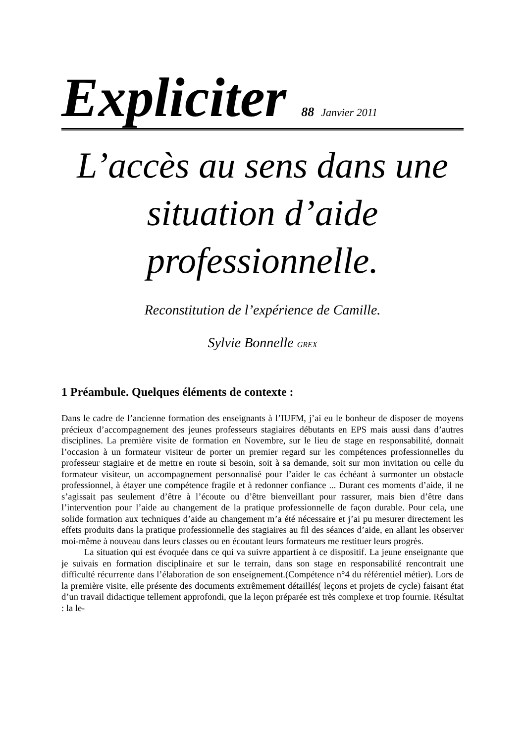Expliciter 88 Janvier 2011
L’accès au sens dans une situation d’aide professionnelle.
Reconstitution de l’expérience de Camille.
Sylvie Bonnelle GREX
1 Préambule. Quelques éléments de contexte :
Dans le cadre de l’ancienne formation des enseignants à l’IUFM, j’ai eu le bonheur de disposer de moyens précieux d’accompagnement des jeunes professeurs stagiaires débutants en EPS mais aussi dans d’autres disciplines. La première visite de formation en Novembre, sur le lieu de stage en responsabilité, donnait l’occasion à un formateur visiteur de porter un premier regard sur les compétences professionnelles du professeur stagiaire et de mettre en route si besoin, soit à sa demande, soit sur mon invitation ou celle du formateur visiteur, un accompagnement personnalisé pour l’aider le cas échéant à surmonter un obstacle profession­nel, à étayer une compétence fragile et à redonner confiance ... Durant ces moments d’aide, il ne s’agissait pas seulement d’être à l’écoute ou d’être bienveillant pour rassurer, mais bien d’être dans l’intervention pour l’aide au changement de la pratique professionnelle de façon durable. Pour cela, une solide formation aux techniques d’aide au changement m’a été néces­saire et j’ai pu mesurer directement les effets produits dans la pratique professionnelle des stagiaires au fil des séances d’aide, en allant les observer moi-même à nouveau dans leurs classes ou en écoutant leurs formateurs me restituer leurs progrès.
La situation qui est évoquée dans ce qui va suivre appartient à ce dispositif. La jeune enseignante que je suivais en formation disciplinaire et sur le terrain, dans son stage en res­ponsabilité rencontrait une difficulté récurrente dans l’élaboration de son enseigne­ment.(Compétence n°4 du référentiel métier). Lors de la première visite, elle présente des do­cuments extrêmement détaillés( leçons et projets de cycle) faisant état d’un travail didactique tellement approfondi, que la leçon préparée est très complexe et trop fournie. Résultat : la le-